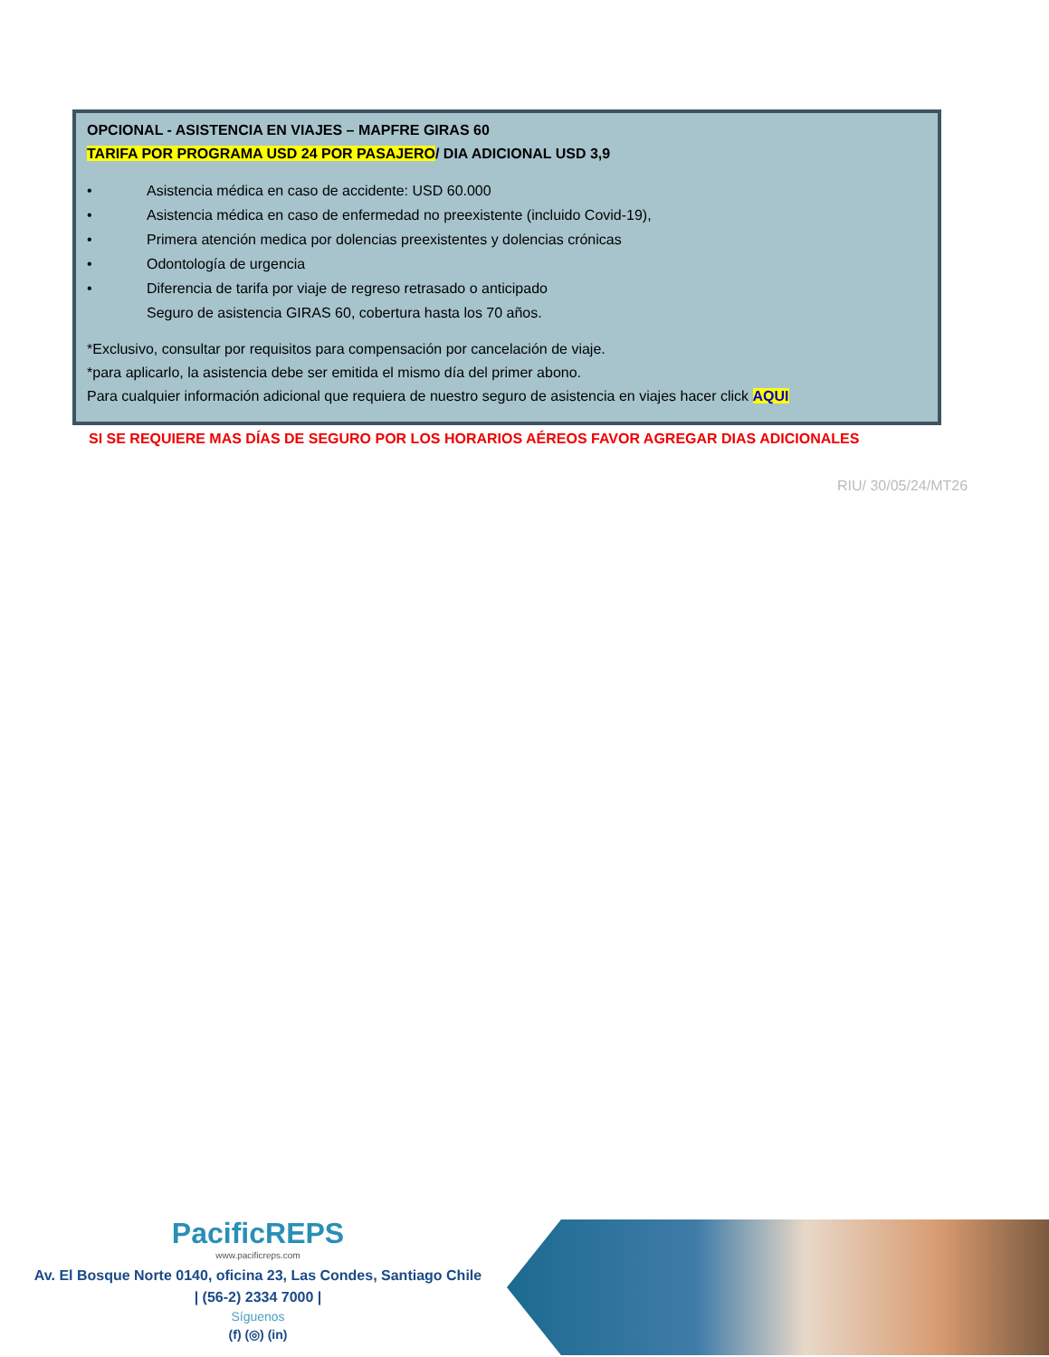OPCIONAL - ASISTENCIA EN VIAJES – MAPFRE GIRAS 60
TARIFA POR PROGRAMA USD 24 POR PASAJERO/ DIA ADICIONAL USD 3,9
• Asistencia médica en caso de accidente: USD 60.000
• Asistencia médica en caso de enfermedad no preexistente (incluido Covid-19),
• Primera atención medica por dolencias preexistentes y dolencias crónicas
• Odontología de urgencia
• Diferencia de tarifa por viaje de regreso retrasado o anticipado
Seguro de asistencia GIRAS 60, cobertura hasta los 70 años.
*Exclusivo, consultar por requisitos para compensación por cancelación de viaje.
*para aplicarlo, la asistencia debe ser emitida el mismo día del primer abono.
Para cualquier información adicional que requiera de nuestro seguro de asistencia en viajes hacer click AQUI
SI SE REQUIERE MAS DÍAS DE SEGURO POR LOS HORARIOS AÉREOS FAVOR AGREGAR DIAS ADICIONALES
RIU/ 30/05/24/MT26
PacificREPS
www.pacificreps.com
Av. El Bosque Norte 0140, oficina 23, Las Condes, Santiago Chile
| (56-2) 2334 7000 |
Síguenos
(f) (◎) (in)